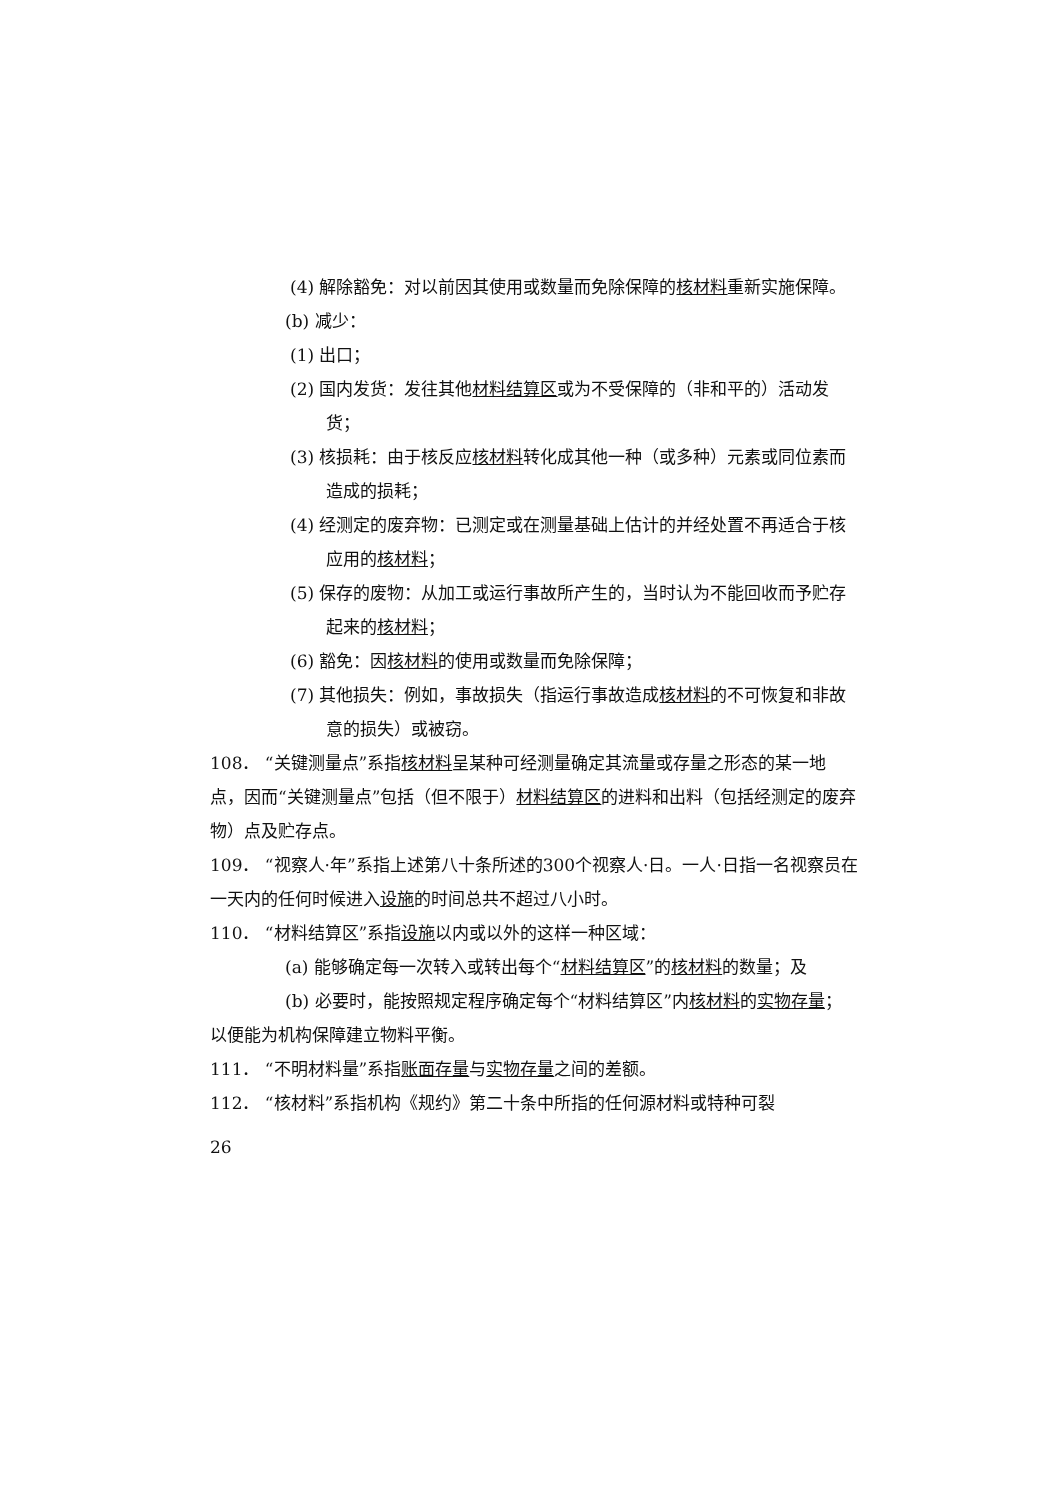(4) 解除豁免：对以前因其使用或数量而免除保障的核材料重新实施保障。
(b) 减少：
(1) 出口；
(2) 国内发货：发往其他材料结算区或为不受保障的（非和平的）活动发货；
(3) 核损耗：由于核反应核材料转化成其他一种（或多种）元素或同位素而造成的损耗；
(4) 经测定的废弃物：已测定或在测量基础上估计的并经处置不再适合于核应用的核材料；
(5) 保存的废物：从加工或运行事故所产生的，当时认为不能回收而予贮存起来的核材料；
(6) 豁免：因核材料的使用或数量而免除保障；
(7) 其他损失：例如，事故损失（指运行事故造成核材料的不可恢复和非故意的损失）或被窃。
108． “关键测量点”系指核材料呈某种可经测量确定其流量或存量之形态的某一地点，因而“关键测量点”包括（但不限于）材料结算区的进料和出料（包括经测定的废弃物）点及贮存点。
109． “视察人·年”系指上述第八十条所述的300个视察人·日。一人·日指一名视察员在一天内的任何时候进入设施的时间总共不超过八小时。
110． “材料结算区”系指设施以内或以外的这样一种区域：
(a) 能够确定每一次转入或转出每个“材料结算区”的核材料的数量；及
(b) 必要时，能按照规定程序确定每个“材料结算区”内核材料的实物存量；
以便能为机构保障建立物料平衡。
111． “不明材料量”系指账面存量与实物存量之间的差额。
112． “核材料”系指机构《规约》第二十条中所指的任何源材料或特种可裂
26